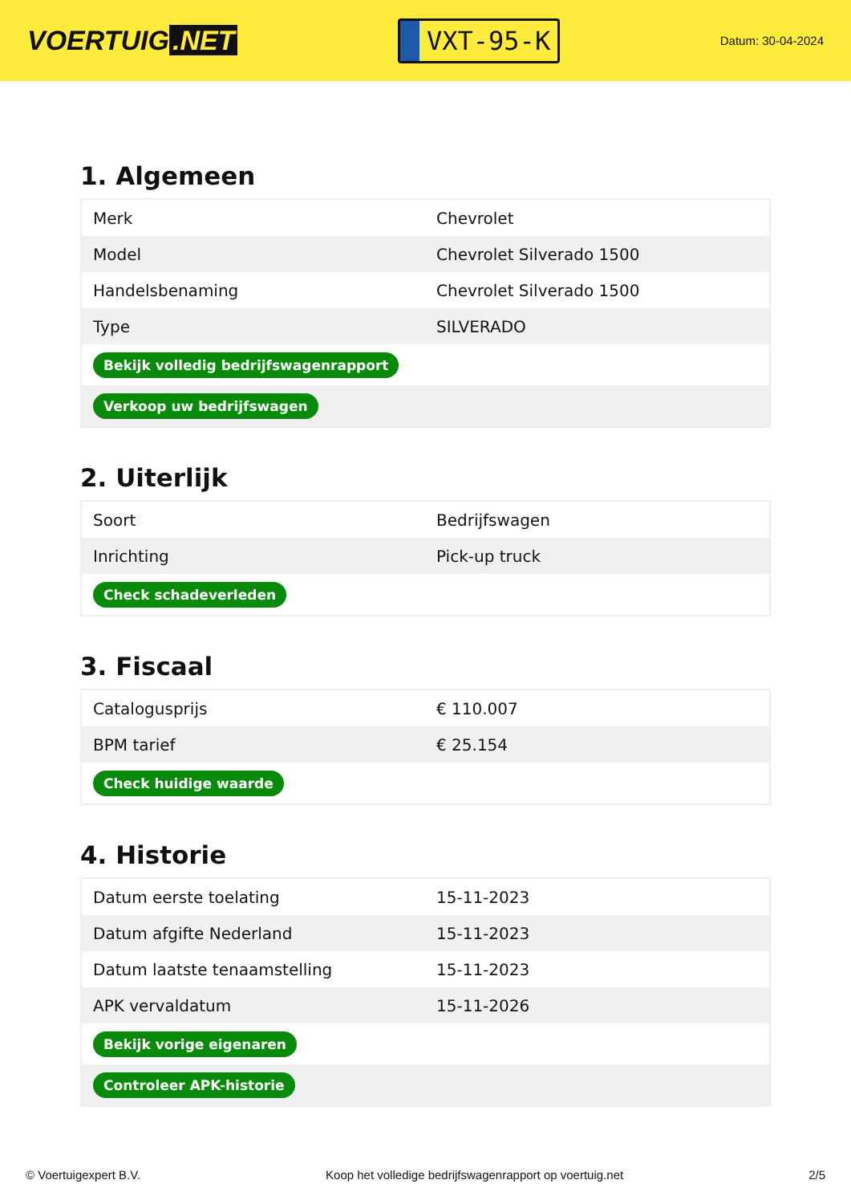VOERTUIG.NET
VXT-95-K
Datum: 30-04-2024
1. Algemeen
| Merk | Chevrolet |
| Model | Chevrolet Silverado 1500 |
| Handelsbenaming | Chevrolet Silverado 1500 |
| Type | SILVERADO |
| Bekijk volledig bedrijfswagenrapport | |
| Verkoop uw bedrijfswagen | |
2. Uiterlijk
| Soort | Bedrijfswagen |
| Inrichting | Pick-up truck |
| Check schadeverleden | |
3. Fiscaal
| Catalogusprijs | € 110.007 |
| BPM tarief | € 25.154 |
| Check huidige waarde | |
4. Historie
| Datum eerste toelating | 15-11-2023 |
| Datum afgifte Nederland | 15-11-2023 |
| Datum laatste tenaamstelling | 15-11-2023 |
| APK vervaldatum | 15-11-2026 |
| Bekijk vorige eigenaren | |
| Controleer APK-historie | |
© Voertuigexpert B.V. Koop het volledige bedrijfswagenrapport op voertuig.net 2/5